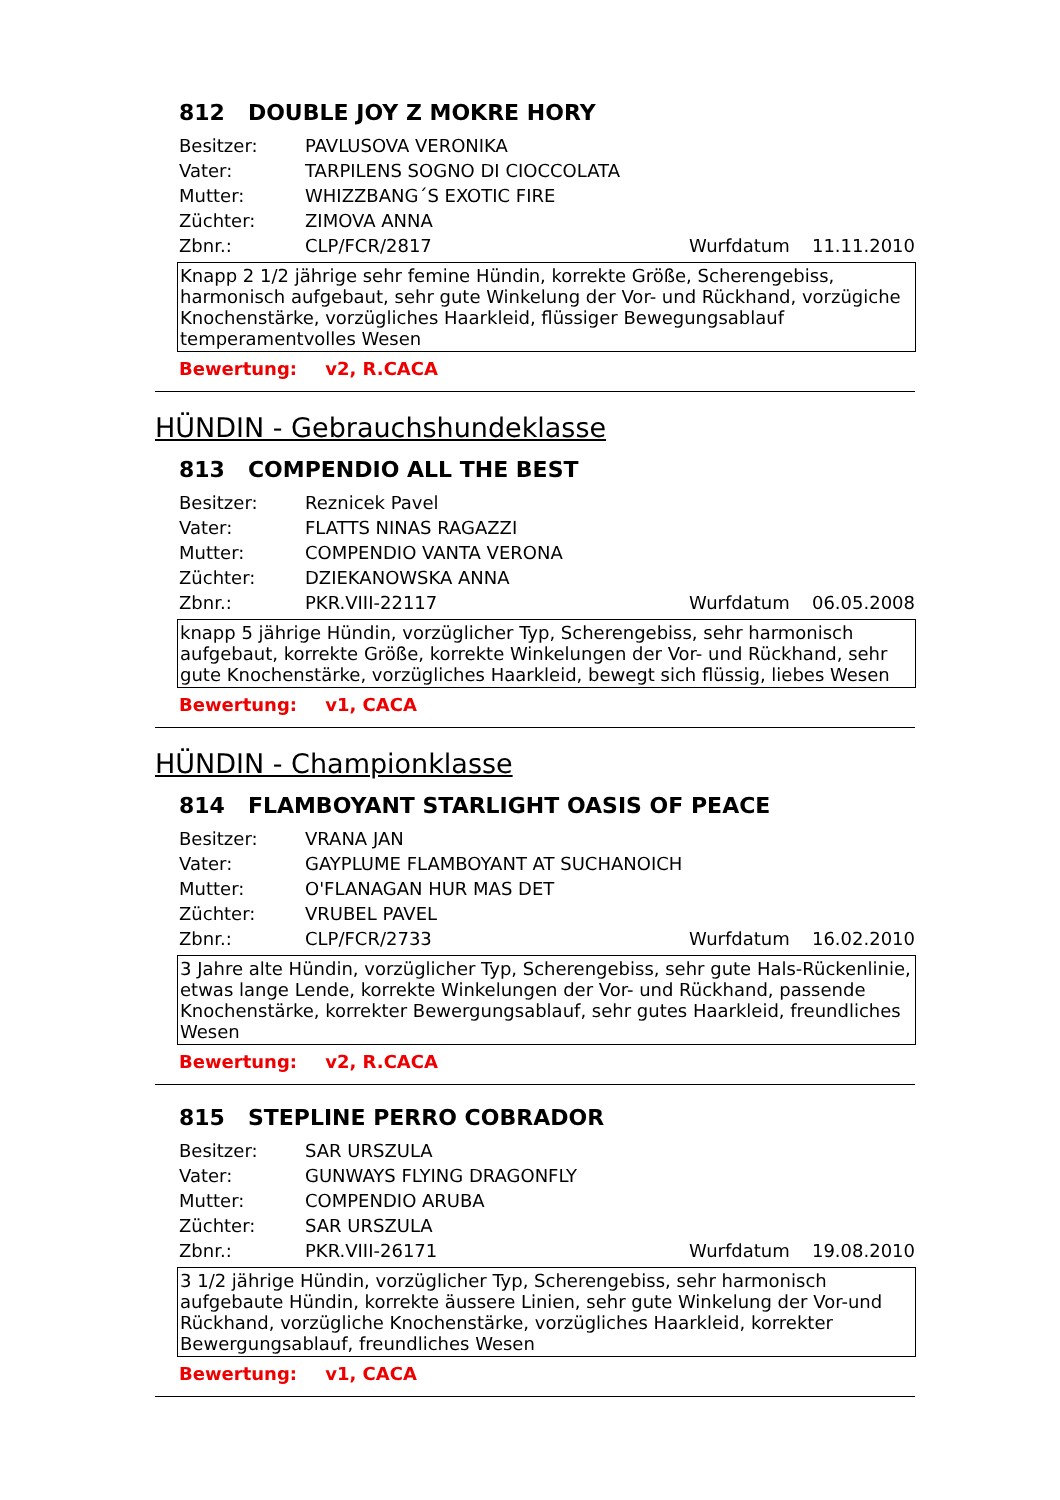812 DOUBLE JOY Z MOKRE HORY
Besitzer: PAVLUSOVA VERONIKA
Vater: TARPILENS SOGNO DI CIOCCOLATA
Mutter: WHIZZBANG´S EXOTIC FIRE
Züchter: ZIMOVA ANNA
Zbnr.: CLP/FCR/2817 Wurfdatum 11.11.2010
Knapp 2 1/2 jährige sehr femine Hündin, korrekte Größe, Scherengebiss, harmonisch aufgebaut, sehr gute Winkelung der Vor- und Rückhand, vorzügiche Knochenstärke, vorzügliches Haarkleid, flüssiger Bewegungsablauf temperamentvolles Wesen
Bewertung: v2, R.CACA
HÜNDIN - Gebrauchshundeklasse
813 COMPENDIO ALL THE BEST
Besitzer: Reznicek Pavel
Vater: FLATTS NINAS RAGAZZI
Mutter: COMPENDIO VANTA VERONA
Züchter: DZIEKANOWSKA ANNA
Zbnr.: PKR.VIII-22117 Wurfdatum 06.05.2008
knapp 5 jährige Hündin, vorzüglicher Typ, Scherengebiss, sehr harmonisch aufgebaut, korrekte Größe, korrekte Winkelungen der Vor- und Rückhand, sehr gute Knochenstärke, vorzügliches Haarkleid, bewegt sich flüssig, liebes Wesen
Bewertung: v1, CACA
HÜNDIN - Championklasse
814 FLAMBOYANT STARLIGHT OASIS OF PEACE
Besitzer: VRANA JAN
Vater: GAYPLUME FLAMBOYANT AT SUCHANOICH
Mutter: O'FLANAGAN HUR MAS DET
Züchter: VRUBEL PAVEL
Zbnr.: CLP/FCR/2733 Wurfdatum 16.02.2010
3 Jahre alte Hündin, vorzüglicher Typ, Scherengebiss, sehr gute Hals-Rückenlinie, etwas lange Lende, korrekte Winkelungen der Vor- und Rückhand, passende Knochenstärke, korrekter Bewergungsablauf, sehr gutes Haarkleid, freundliches Wesen
Bewertung: v2, R.CACA
815 STEPLINE PERRO COBRADOR
Besitzer: SAR URSZULA
Vater: GUNWAYS FLYING DRAGONFLY
Mutter: COMPENDIO ARUBA
Züchter: SAR URSZULA
Zbnr.: PKR.VIII-26171 Wurfdatum 19.08.2010
3 1/2 jährige Hündin, vorzüglicher Typ, Scherengebiss, sehr harmonisch aufgebaute Hündin, korrekte äussere Linien, sehr gute Winkelung der Vor-und Rückhand, vorzügliche Knochenstärke, vorzügliches Haarkleid, korrekter Bewergungsablauf, freundliches Wesen
Bewertung: v1, CACA